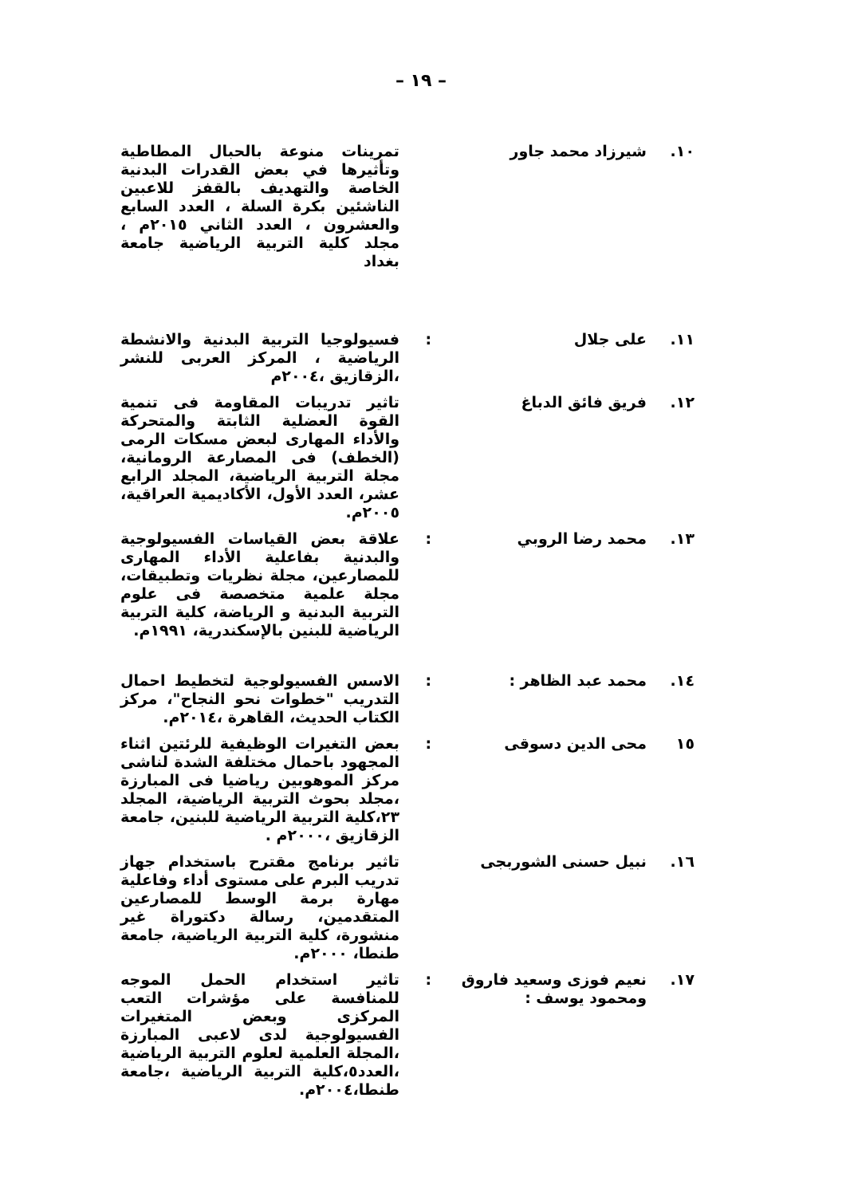– ١٩ –
١٠. شيرزاد محمد جاور تمرينات منوعة بالحبال المطاطية وتأثيرها في بعض القدرات البدنية الخاصة والتهديف بالقفز للاعبين الناشئين بكرة السلة ، العدد السابع والعشرون ، العدد الثاني ٢٠١٥م ، مجلد كلية التربية الرياضية جامعة بغداد
١١. على جلال : فسيولوجيا التربية البدنية والانشطة الرياضية ، المركز العربى للنشر ،الزقازيق ،٢٠٠٤م
١٢. فريق فائق الدباغ تاثير تدريبات المقاومة فى تنمية القوة العضلية الثابتة والمتحركة والأداء المهارى لبعض مسكات الرمى (الخطف) فى المصارعة الرومانية، مجلة التربية الرياضية، المجلد الرابع عشر، العدد الأول، الأكاديمية العراقية، ٢٠٠٥م.
١٣. محمد رضا الروبي : علاقة بعض القياسات الفسيولوجية والبدنية بفاعلية الأداء المهارى للمصارعين، مجلة نظريات وتطبيقات، مجلة علمية متخصصة فى علوم التربية البدنية و الرياضة، كلية التربية الرياضية للبنين بالإسكندرية، ١٩٩١م.
١٤. محمد عبد الظاهر : : الاسس الفسيولوجية لتخطيط احمال التدريب "خطوات نحو النجاح"، مركز الكتاب الحديث، القاهرة ،٢٠١٤م.
١٥ محى الدين دسوقى : بعض التغيرات الوظيفية للرئتين اثناء المجهود باحمال مختلفة الشدة لناشى مركز الموهوبين رياضيا فى المبارزة ،مجلد بحوث التربية الرياضية، المجلد ٢٣،كلية التربية الرياضية للبنين، جامعة الزقازيق ،٢٠٠٠م .
١٦. نبيل حسنى الشوربجى تاثير برنامج مقترح باستخدام جهاز تدريب البرم على مستوى أداء وفاعلية مهارة برمة الوسط للمصارعين المتقدمين، رسالة دكتوراة غير منشورة، كلية التربية الرياضية، جامعة طنطا، ٢٠٠٠م.
١٧. نعيم فوزى وسعيد فاروق ومحمود يوسف :
: تاثير استخدام الحمل الموجه للمنافسة على مؤشرات التعب المركزى وبعض المتغيرات الفسيولوجية لدى لاعبى المبارزة ،المجلة العلمية لعلوم التربية الرياضية ،العدد٥،كلية التربية الرياضية ،جامعة طنطا،٢٠٠٤م.